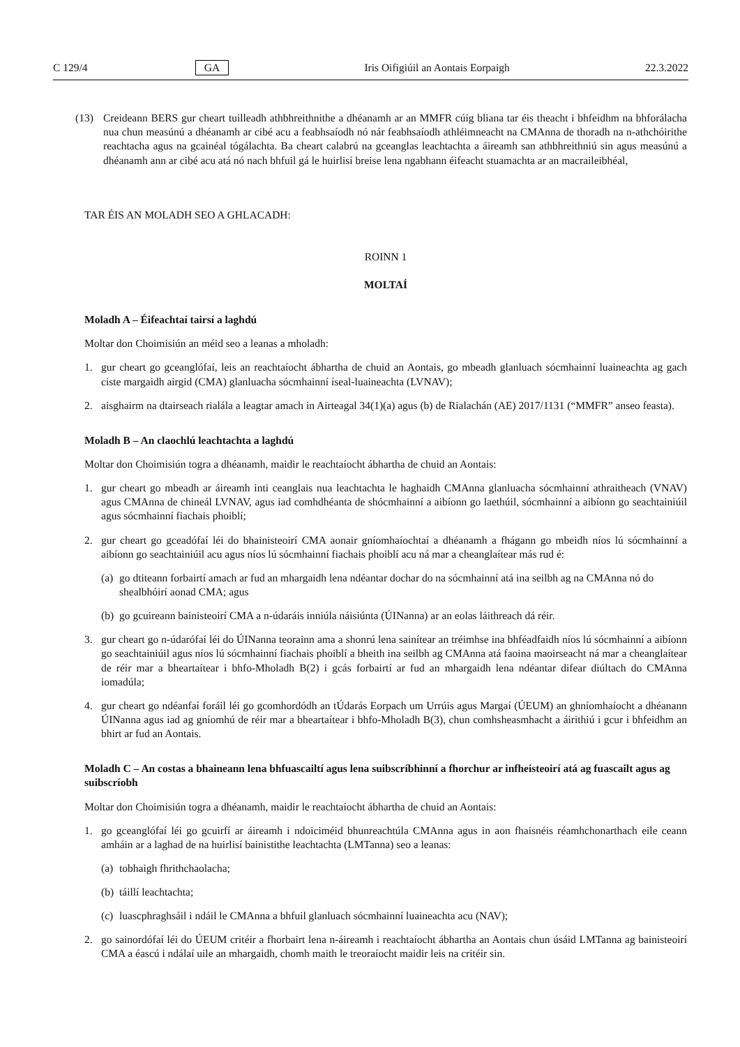C 129/4 GA Iris Oifigiúil an Aontais Eorpaigh 22.3.2022
(13) Creideann BERS gur cheart tuilleadh athbhreithnithe a dhéanamh ar an MMFR cúig bliana tar éis theacht i bhfeidhm na bhforálacha nua chun measúnú a dhéanamh ar cibé acu a feabhsaíodh nó nár feabhsaíodh athléimneacht na CMAnna de thoradh na n-athchóirithe reachtacha agus na gcainéal tógálachta. Ba cheart calabrú na gceanglas leachtachta a áireamh san athbhreithniú sin agus measúnú a dhéanamh ann ar cibé acu atá nó nach bhfuil gá le huirlisí breise lena ngabhann éifeacht stuamachta ar an macraileibhéal,
TAR ÉIS AN MOLADH SEO A GHLACADH:
ROINN 1
MOLTAÍ
Moladh A – Éifeachtaí tairsí a laghdú
Moltar don Choimisiún an méid seo a leanas a mholadh:
1. gur cheart go gceanglófaí, leis an reachtaíocht ábhartha de chuid an Aontais, go mbeadh glanluach sócmhainní luaineachta ag gach ciste margaidh airgid (CMA) glanluacha sócmhainní íseal-luaineachta (LVNAV);
2. aisghairm na dtairseach rialála a leagtar amach in Airteagal 34(1)(a) agus (b) de Rialachán (AE) 2017/1131 (“MMFR” anseo feasta).
Moladh B – An claochlú leachtachta a laghdú
Moltar don Choimisiún togra a dhéanamh, maidir le reachtaíocht ábhartha de chuid an Aontais:
1. gur cheart go mbeadh ar áireamh inti ceanglais nua leachtachta le haghaidh CMAnna glanluacha sócmhainní athraitheach (VNAV) agus CMAnna de chineál LVNAV, agus iad comhdhéanta de shócmhainní a aibíonn go laethúil, sócmhainní a aibíonn go seachtainiúil agus sócmhainní fiachais phoiblí;
2. gur cheart go gceadófaí léi do bhainisteoirí CMA aonair gníomhaíochtaí a dhéanamh a fhágann go mbeidh níos lú sócmhainní a aibíonn go seachtainiúil acu agus níos lú sócmhainní fiachais phoiblí acu ná mar a cheanglaítear más rud é:
(a)
go dtiteann forbairtí amach ar fud an mhargaidh lena ndéantar dochar do na sócmhainní atá ina seilbh ag na CMAnna nó do shealbhóirí aonad CMA; agus
(b)
go gcuireann bainisteoirí CMA a n-údaráis inniúla náisiúnta (ÚINanna) ar an eolas láithreach dá réir.
3. gur cheart go n-údarófaí léi do ÚINanna teorainn ama a shonrú lena sainítear an tréimhse ina bhféadfaidh níos lú sócmhainní a aibíonn go seachtainiúil agus níos lú sócmhainní fiachais phoiblí a bheith ina seilbh ag CMAnna atá faoina maoirseacht ná mar a cheanglaítear de réir mar a bheartaítear i bhfo-Mholadh B(2) i gcás forbairtí ar fud an mhargaidh lena ndéantar difear diúltach do CMAnna iomadúla;
4. gur cheart go ndéanfaí foráil léi go gcomhordódh an tÚdarás Eorpach um Urrúis agus Margaí (ÚEUM) an ghníomhaíocht a dhéanann ÚINanna agus iad ag gníomhú de réir mar a bheartaítear i bhfo-Mholadh B(3), chun comhsheasmhacht a áirithiú i gcur i bhfeidhm an bhirt ar fud an Aontais.
Moladh C – An costas a bhaineann lena bhfuascailtí agus lena suibscríbhinní a fhorchur ar infheisteoirí atá ag fuascailt agus ag suibscríobh
Moltar don Choimisiún togra a dhéanamh, maidir le reachtaíocht ábhartha de chuid an Aontais:
1. go gceanglófaí léi go gcuirfí ar áireamh i ndoiciméid bhunreachtúla CMAnna agus in aon fhaisnéis réamhchonarthach eile ceann amháin ar a laghad de na huirlisí bainistithe leachtachta (LMTanna) seo a leanas:
(a)
tobhaigh fhrithchaolacha;
(b)
táillí leachtachta;
(c)
luascphraghsáil i ndáil le CMAnna a bhfuil glanluach sócmhainní luaineachta acu (NAV);
2. go sainordófaí léi do ÚEUM critéir a fhorbairt lena n-áireamh i reachtaíocht ábhartha an Aontais chun úsáid LMTanna ag bainisteoirí CMA a éascú i ndálaí uile an mhargaidh, chomh maith le treoraíocht maidir leis na critéir sin.